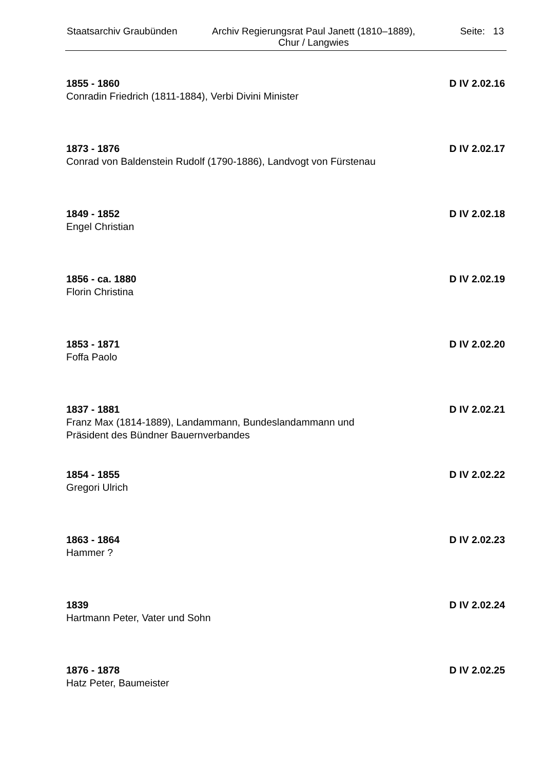Staatsarchiv Graubünden
Archiv Regierungsrat Paul Janett (1810–1889),
Chur / Langwies
Seite: 13
1855 - 1860 D IV 2.02.16
Conradin Friedrich (1811-1884), Verbi Divini Minister
1873 - 1876 D IV 2.02.17
Conrad von Baldenstein Rudolf (1790-1886), Landvogt von Fürstenau
1849 - 1852 D IV 2.02.18
Engel Christian
1856 - ca. 1880 D IV 2.02.19
Florin Christina
1853 - 1871 D IV 2.02.20
Foffa Paolo
1837 - 1881 D IV 2.02.21
Franz Max (1814-1889), Landammann, Bundeslandammann und
Präsident des Bündner Bauernverbandes
1854 - 1855 D IV 2.02.22
Gregori Ulrich
1863 - 1864 D IV 2.02.23
Hammer ?
1839 D IV 2.02.24
Hartmann Peter, Vater und Sohn
1876 - 1878 D IV 2.02.25
Hatz Peter, Baumeister